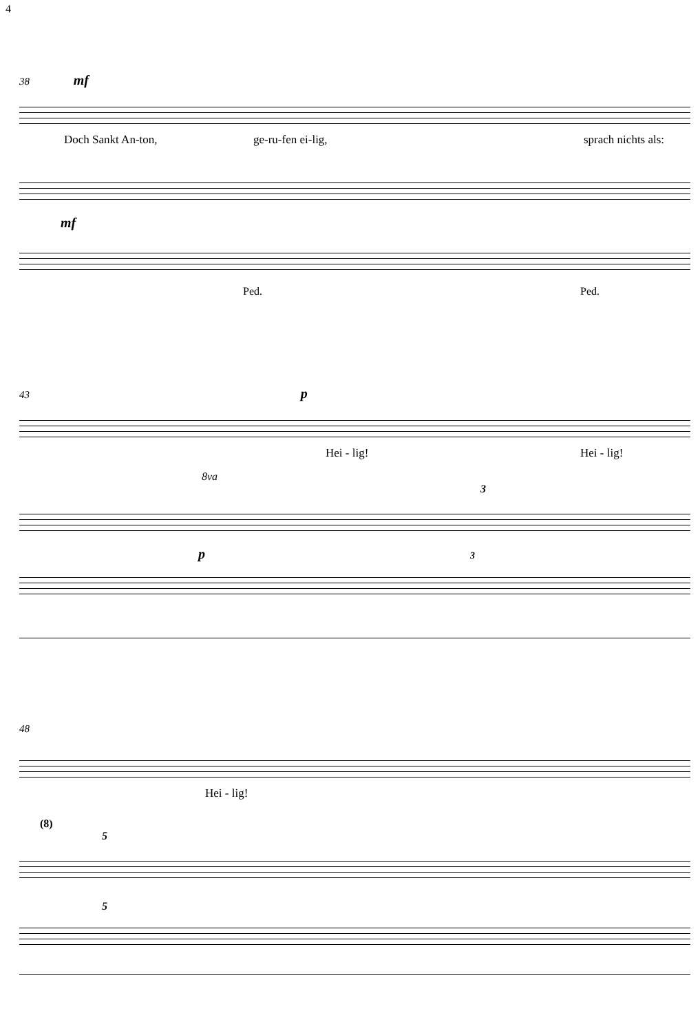4
38 mf
Doch Sankt An-ton, ge-ru-fen ei-lig, sprach nichts als:
mf
Ped. Ped.
43 p
Hei - lig! Hei - lig!
8va
3
p 3
48
Hei - lig!
(8)
5
5